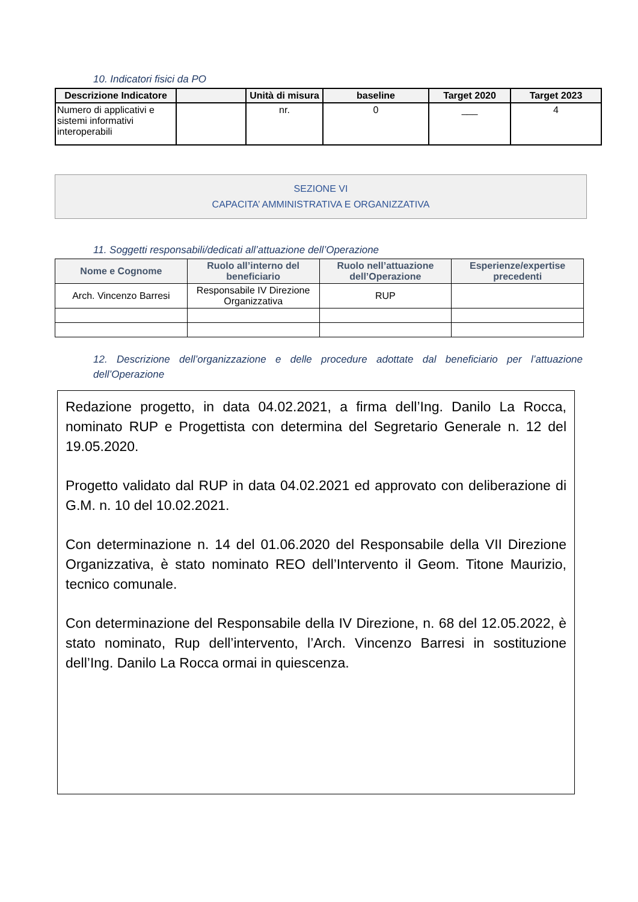10. Indicatori fisici da PO
| Descrizione Indicatore | | Unità di misura | baseline | Target 2020 | Target 2023 |
| --- | --- | --- | --- | --- | --- |
| Numero di applicativi e sistemi informativi interoperabili | | nr. | 0 | ___ | 4 |
SEZIONE VI
CAPACITA’ AMMINISTRATIVA E ORGANIZZATIVA
11. Soggetti responsabili/dedicati all’attuazione dell’Operazione
| Nome e Cognome | Ruolo all’interno del beneficiario | Ruolo nell’attuazione dell’Operazione | Esperienze/expertise precedenti |
| --- | --- | --- | --- |
| Arch. Vincenzo Barresi | Responsabile IV Direzione Organizzativa | RUP | |
12. Descrizione dell’organizzazione e delle procedure adottate dal beneficiario per l’attuazione dell’Operazione
Redazione progetto, in data 04.02.2021, a firma dell’Ing. Danilo La Rocca, nominato RUP e Progettista con determina del Segretario Generale n. 12 del 19.05.2020.
Progetto validato dal RUP in data 04.02.2021 ed approvato con deliberazione di G.M. n. 10 del 10.02.2021.
Con determinazione n. 14 del 01.06.2020 del Responsabile della VII Direzione Organizzativa, è stato nominato REO dell’Intervento il Geom. Titone Maurizio, tecnico comunale.
Con determinazione del Responsabile della IV Direzione, n. 68 del 12.05.2022, è stato nominato, Rup dell’intervento, l’Arch. Vincenzo Barresi in sostituzione dell’Ing. Danilo La Rocca ormai in quiescenza.